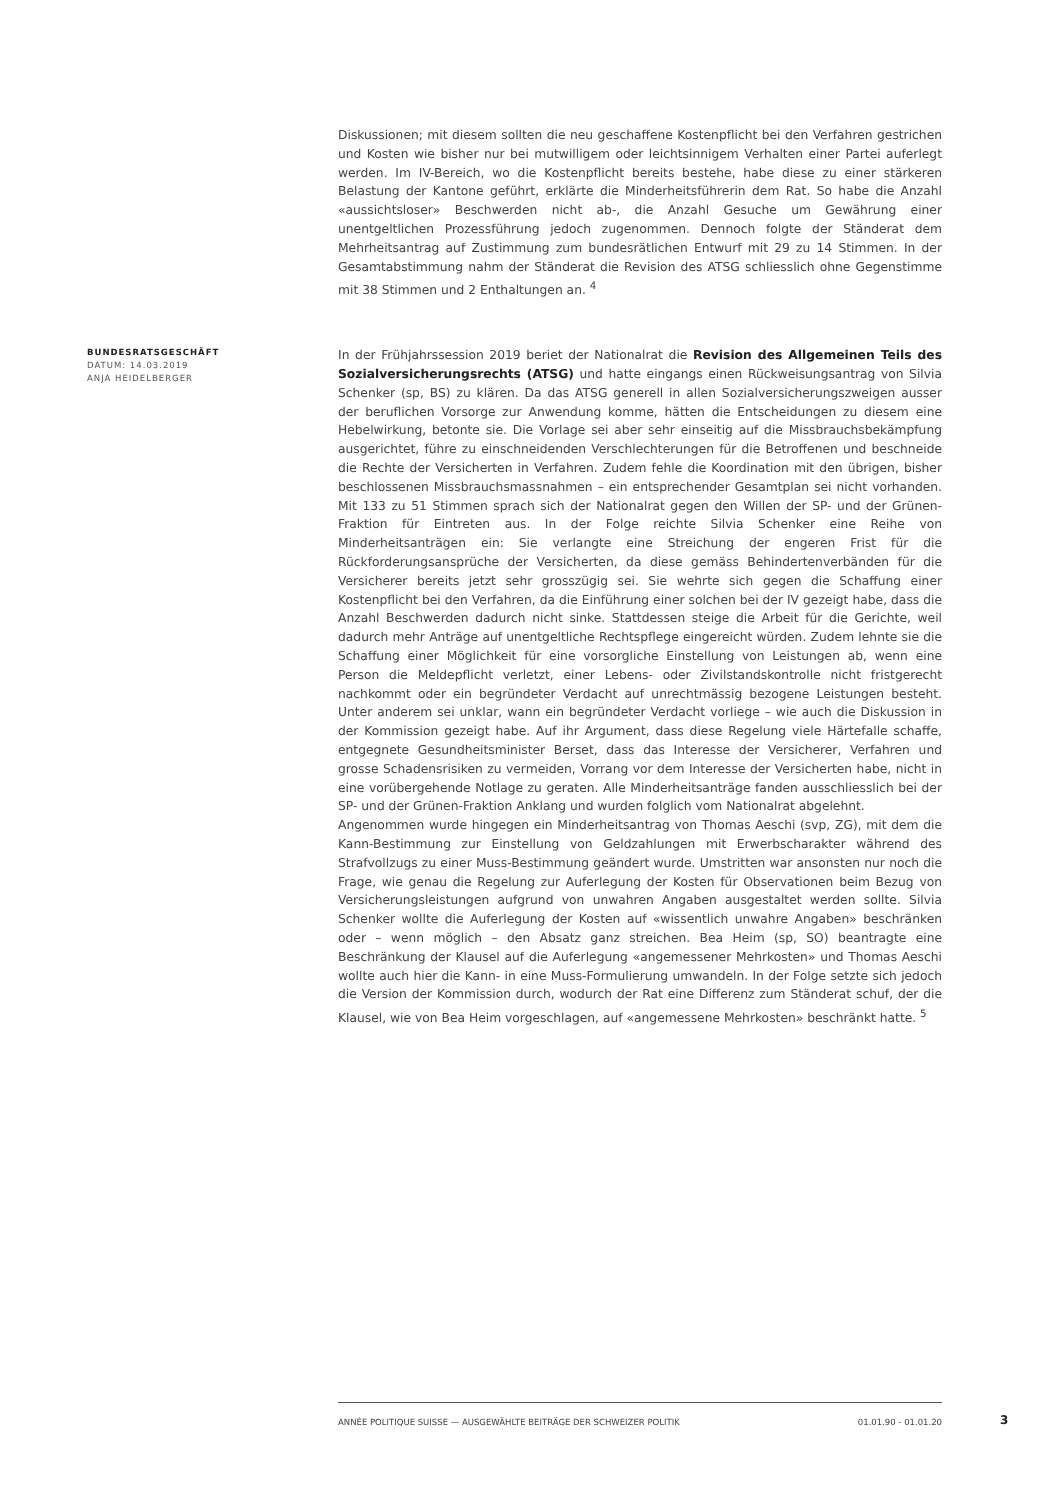Diskussionen; mit diesem sollten die neu geschaffene Kostenpflicht bei den Verfahren gestrichen und Kosten wie bisher nur bei mutwilligem oder leichtsinnigem Verhalten einer Partei auferlegt werden. Im IV-Bereich, wo die Kostenpflicht bereits bestehe, habe diese zu einer stärkeren Belastung der Kantone geführt, erklärte die Minderheitsführerin dem Rat. So habe die Anzahl «aussichtsloser» Beschwerden nicht ab-, die Anzahl Gesuche um Gewährung einer unentgeltlichen Prozessführung jedoch zugenommen. Dennoch folgte der Ständerat dem Mehrheitsantrag auf Zustimmung zum bundesrätlichen Entwurf mit 29 zu 14 Stimmen. In der Gesamtabstimmung nahm der Ständerat die Revision des ATSG schliesslich ohne Gegenstimme mit 38 Stimmen und 2 Enthaltungen an. <sup>4</sup>
BUNDESRATSGESCHÄFT
DATUM: 14.03.2019
ANJA HEIDELBERGER
In der Frühjahrssession 2019 beriet der Nationalrat die Revision des Allgemeinen Teils des Sozialversicherungsrechts (ATSG) und hatte eingangs einen Rückweisungsantrag von Silvia Schenker (sp, BS) zu klären. Da das ATSG generell in allen Sozialversicherungszweigen ausser der beruflichen Vorsorge zur Anwendung komme, hätten die Entscheidungen zu diesem eine Hebelwirkung, betonte sie. Die Vorlage sei aber sehr einseitig auf die Missbrauchsbekämpfung ausgerichtet, führe zu einschneidenden Verschlechterungen für die Betroffenen und beschneide die Rechte der Versicherten in Verfahren. Zudem fehle die Koordination mit den übrigen, bisher beschlossenen Missbrauchsmassnahmen – ein entsprechender Gesamtplan sei nicht vorhanden. Mit 133 zu 51 Stimmen sprach sich der Nationalrat gegen den Willen der SP- und der Grünen-Fraktion für Eintreten aus. In der Folge reichte Silvia Schenker eine Reihe von Minderheitsanträgen ein: Sie verlangte eine Streichung der engeren Frist für die Rückforderungsansprüche der Versicherten, da diese gemäss Behindertenverbänden für die Versicherer bereits jetzt sehr grosszügig sei. Sie wehrte sich gegen die Schaffung einer Kostenpflicht bei den Verfahren, da die Einführung einer solchen bei der IV gezeigt habe, dass die Anzahl Beschwerden dadurch nicht sinke. Stattdessen steige die Arbeit für die Gerichte, weil dadurch mehr Anträge auf unentgeltliche Rechtspflege eingereicht würden. Zudem lehnte sie die Schaffung einer Möglichkeit für eine vorsorgliche Einstellung von Leistungen ab, wenn eine Person die Meldepflicht verletzt, einer Lebens- oder Zivilstandskontrolle nicht fristgerecht nachkommt oder ein begründeter Verdacht auf unrechtmässig bezogene Leistungen besteht. Unter anderem sei unklar, wann ein begründeter Verdacht vorliege – wie auch die Diskussion in der Kommission gezeigt habe. Auf ihr Argument, dass diese Regelung viele Härtefalle schaffe, entgegnete Gesundheitsminister Berset, dass das Interesse der Versicherer, Verfahren und grosse Schadensrisiken zu vermeiden, Vorrang vor dem Interesse der Versicherten habe, nicht in eine vorübergehende Notlage zu geraten. Alle Minderheitsanträge fanden ausschliesslich bei der SP- und der Grünen-Fraktion Anklang und wurden folglich vom Nationalrat abgelehnt.
Angenommen wurde hingegen ein Minderheitsantrag von Thomas Aeschi (svp, ZG), mit dem die Kann-Bestimmung zur Einstellung von Geldzahlungen mit Erwerbscharakter während des Strafvollzugs zu einer Muss-Bestimmung geändert wurde. Umstritten war ansonsten nur noch die Frage, wie genau die Regelung zur Auferlegung der Kosten für Observationen beim Bezug von Versicherungsleistungen aufgrund von unwahren Angaben ausgestaltet werden sollte. Silvia Schenker wollte die Auferlegung der Kosten auf «wissentlich unwahre Angaben» beschränken oder – wenn möglich – den Absatz ganz streichen. Bea Heim (sp, SO) beantragte eine Beschränkung der Klausel auf die Auferlegung «angemessener Mehrkosten» und Thomas Aeschi wollte auch hier die Kann- in eine Muss-Formulierung umwandeln. In der Folge setzte sich jedoch die Version der Kommission durch, wodurch der Rat eine Differenz zum Ständerat schuf, der die Klausel, wie von Bea Heim vorgeschlagen, auf «angemessene Mehrkosten» beschränkt hatte. <sup>5</sup>
ANNÉE POLITIQUE SUISSE — AUSGEWÄHLTE BEITRÄGE DER SCHWEIZER POLITIK 01.01.90 - 01.01.20
3